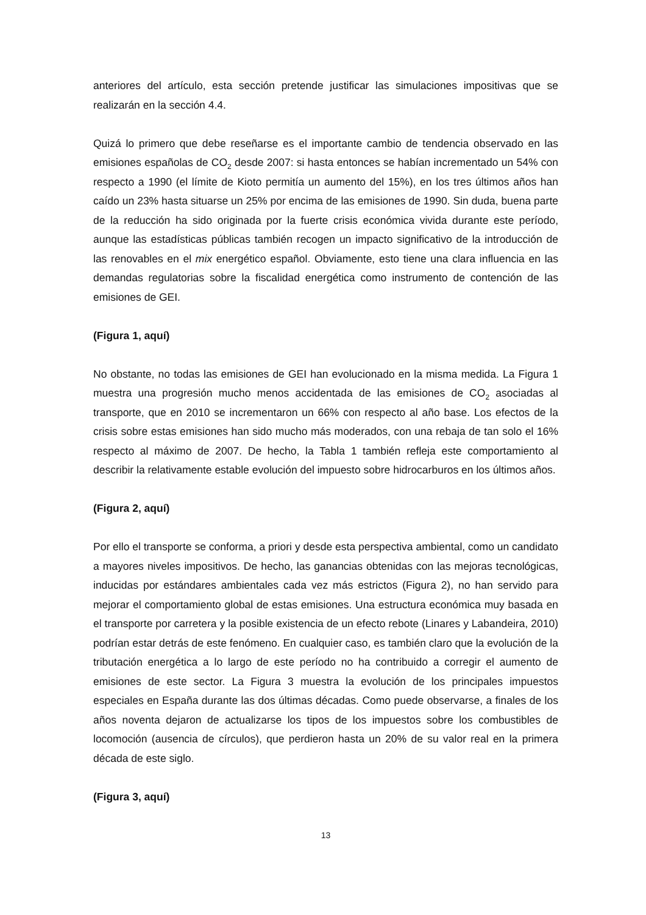anteriores del artículo, esta sección pretende justificar las simulaciones impositivas que se realizarán en la sección 4.4.
Quizá lo primero que debe reseñarse es el importante cambio de tendencia observado en las emisiones españolas de CO<sub>2</sub> desde 2007: si hasta entonces se habían incrementado un 54% con respecto a 1990 (el límite de Kioto permitía un aumento del 15%), en los tres últimos años han caído un 23% hasta situarse un 25% por encima de las emisiones de 1990. Sin duda, buena parte de la reducción ha sido originada por la fuerte crisis económica vivida durante este período, aunque las estadísticas públicas también recogen un impacto significativo de la introducción de las renovables en el mix energético español. Obviamente, esto tiene una clara influencia en las demandas regulatorias sobre la fiscalidad energética como instrumento de contención de las emisiones de GEI.
(Figura 1, aquí)
No obstante, no todas las emisiones de GEI han evolucionado en la misma medida. La Figura 1 muestra una progresión mucho menos accidentada de las emisiones de CO<sub>2</sub> asociadas al transporte, que en 2010 se incrementaron un 66% con respecto al año base. Los efectos de la crisis sobre estas emisiones han sido mucho más moderados, con una rebaja de tan solo el 16% respecto al máximo de 2007. De hecho, la Tabla 1 también refleja este comportamiento al describir la relativamente estable evolución del impuesto sobre hidrocarburos en los últimos años.
(Figura 2, aquí)
Por ello el transporte se conforma, a priori y desde esta perspectiva ambiental, como un candidato a mayores niveles impositivos. De hecho, las ganancias obtenidas con las mejoras tecnológicas, inducidas por estándares ambientales cada vez más estrictos (Figura 2), no han servido para mejorar el comportamiento global de estas emisiones. Una estructura económica muy basada en el transporte por carretera y la posible existencia de un efecto rebote (Linares y Labandeira, 2010) podrían estar detrás de este fenómeno. En cualquier caso, es también claro que la evolución de la tributación energética a lo largo de este período no ha contribuido a corregir el aumento de emisiones de este sector. La Figura 3 muestra la evolución de los principales impuestos especiales en España durante las dos últimas décadas. Como puede observarse, a finales de los años noventa dejaron de actualizarse los tipos de los impuestos sobre los combustibles de locomoción (ausencia de círculos), que perdieron hasta un 20% de su valor real en la primera década de este siglo.
(Figura 3, aquí)
13